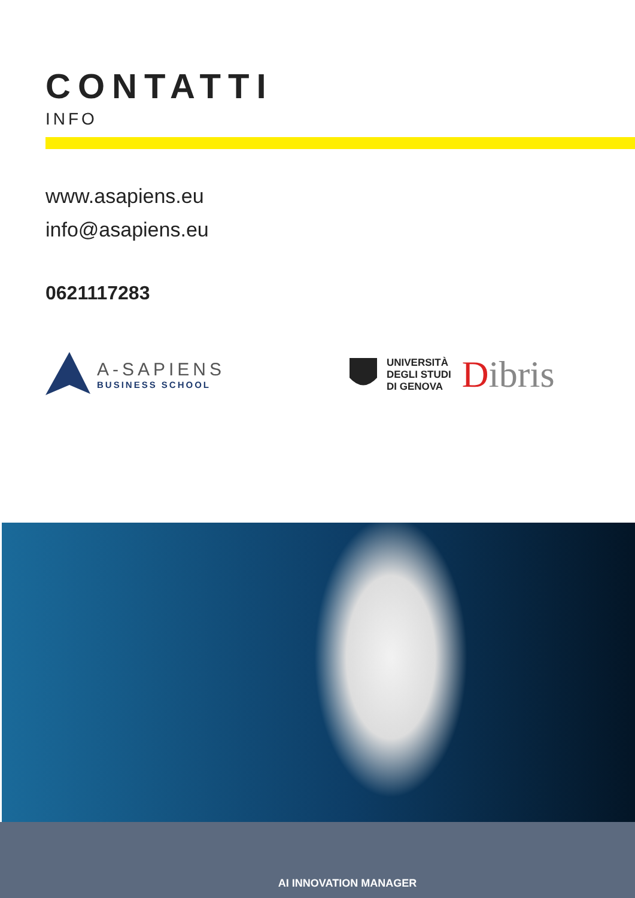CONTATTI
INFO
www.asapiens.eu
info@asapiens.eu
0621117283
A-SAPIENS
BUSINESS SCHOOL
UNIVERSITÀ
DEGLI STUDI
DI GENOVA
Dibris
AI INNOVATION MANAGER